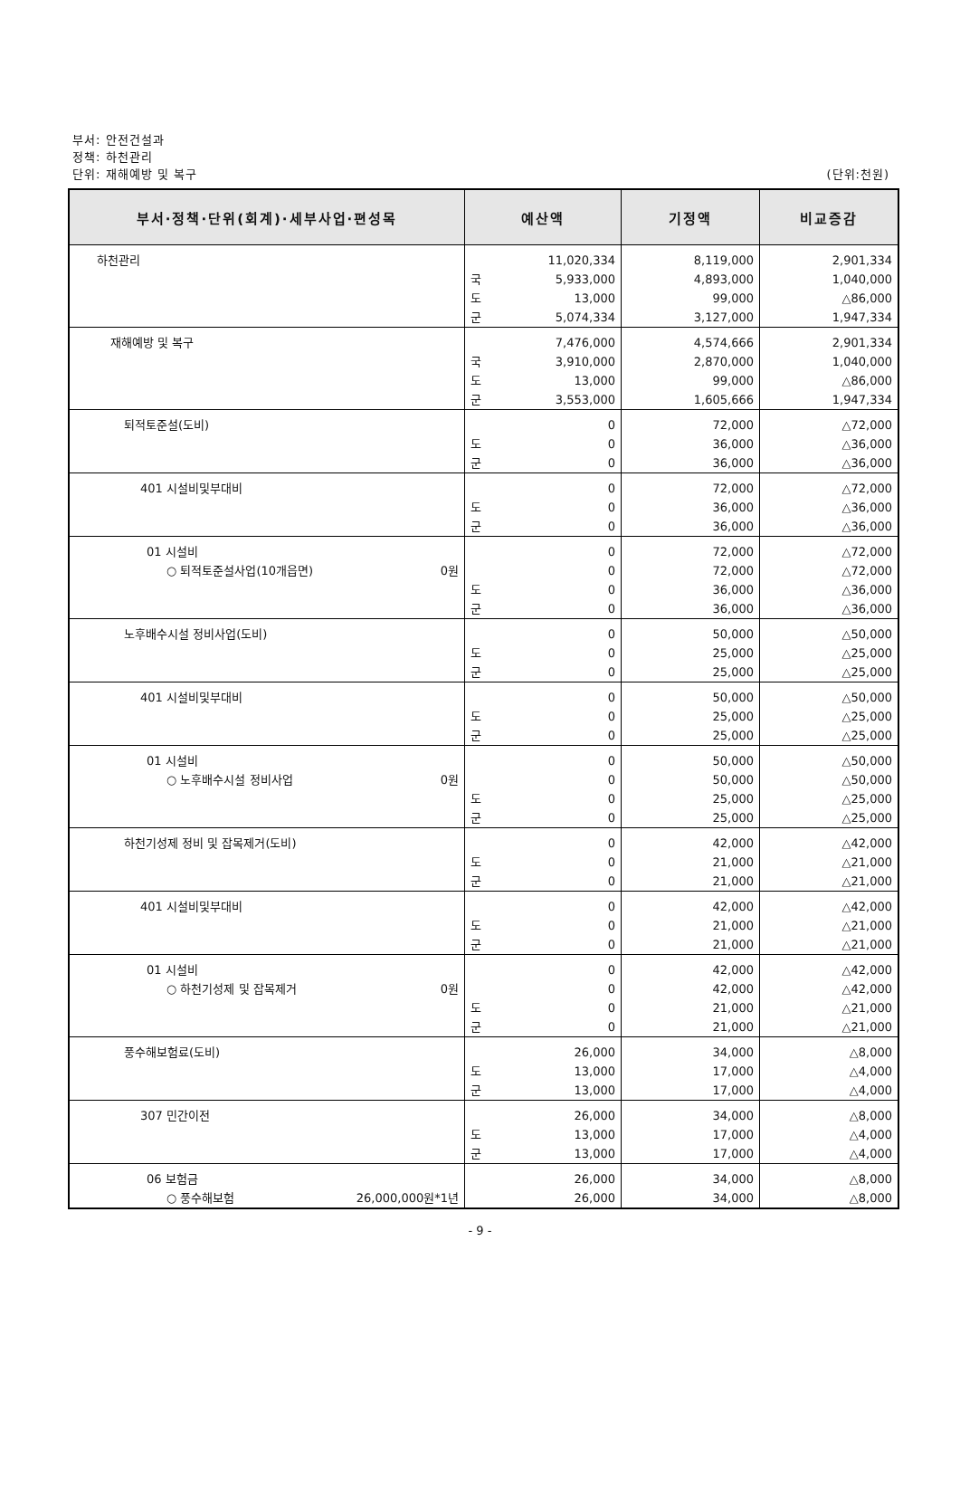부서: 안전건설과
정책: 하천관리
단위: 재해예방 및 복구
(단위:천원)
| 부서·정책·단위(회계)·세부사업·편성목 | 예산액 | | 기정액 | 비교증감 |
| --- | --- | --- | --- | --- |
| 하천관리 | 국 도 군 | 11,020,334 5,933,000 13,000 5,074,334 | 8,119,000 4,893,000 99,000 3,127,000 | 2,901,334 1,040,000 △86,000 1,947,334 |
| 재해예방 및 복구 | 국 도 군 | 7,476,000 3,910,000 13,000 3,553,000 | 4,574,666 2,870,000 99,000 1,605,666 | 2,901,334 1,040,000 △86,000 1,947,334 |
| 퇴적토준설(도비) | 도 군 | 0 0 0 | 72,000 36,000 36,000 | △72,000 △36,000 △36,000 |
| 401 시설비및부대비 | 도 군 | 0 0 0 | 72,000 36,000 36,000 | △72,000 △36,000 △36,000 |
| 01 시설비 ○ 퇴적토준설사업(10개읍면) 0원 | 도 군 | 0 0 0 0 | 72,000 72,000 36,000 36,000 | △72,000 △72,000 △36,000 △36,000 |
| 노후배수시설 정비사업(도비) | 도 군 | 0 0 0 | 50,000 25,000 25,000 | △50,000 △25,000 △25,000 |
| 401 시설비및부대비 | 도 군 | 0 0 0 | 50,000 25,000 25,000 | △50,000 △25,000 △25,000 |
| 01 시설비 ○ 노후배수시설 정비사업 0원 | 도 군 | 0 0 0 0 | 50,000 50,000 25,000 25,000 | △50,000 △50,000 △25,000 △25,000 |
| 하천기성제 정비 및 잡목제거(도비) | 도 군 | 0 0 0 | 42,000 21,000 21,000 | △42,000 △21,000 △21,000 |
| 401 시설비및부대비 | 도 군 | 0 0 0 | 42,000 21,000 21,000 | △42,000 △21,000 △21,000 |
| 01 시설비 ○ 하천기성제 및 잡목제거 0원 | 도 군 | 0 0 0 0 | 42,000 42,000 21,000 21,000 | △42,000 △42,000 △21,000 △21,000 |
| 풍수해보험료(도비) | 도 군 | 26,000 13,000 13,000 | 34,000 17,000 17,000 | △8,000 △4,000 △4,000 |
| 307 민간이전 | 도 군 | 26,000 13,000 13,000 | 34,000 17,000 17,000 | △8,000 △4,000 △4,000 |
| 06 보험금 ○ 풍수해보험 26,000,000원*1년 | | 26,000 26,000 | 34,000 34,000 | △8,000 △8,000 |
- 9 -